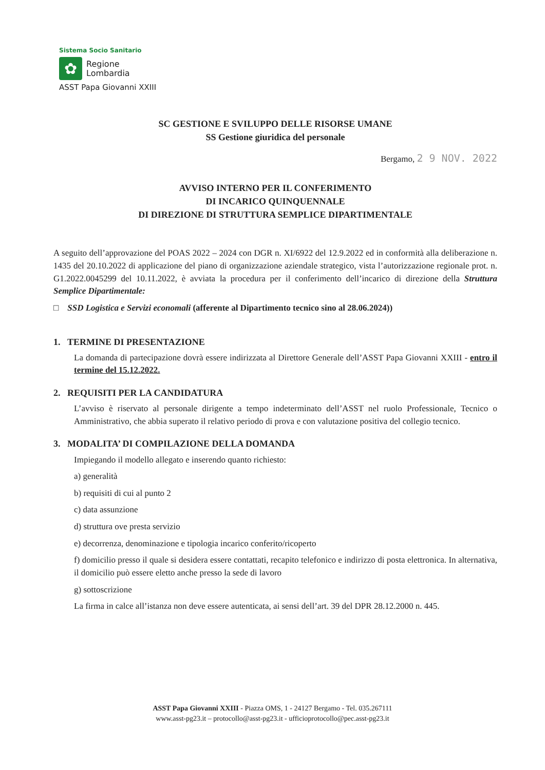Sistema Socio Sanitario
✿
Regione
Lombardia
ASST Papa Giovanni XXIII
SC GESTIONE E SVILUPPO DELLE RISORSE UMANE
SS Gestione giuridica del personale
Bergamo, 2 9 NOV. 2022
AVVISO INTERNO PER IL CONFERIMENTO
DI INCARICO QUINQUENNALE
DI DIREZIONE DI STRUTTURA SEMPLICE DIPARTIMENTALE
A seguito dell’approvazione del POAS 2022 – 2024 con DGR n. XI/6922 del 12.9.2022 ed in conformità alla deliberazione n. 1435 del 20.10.2022 di applicazione del piano di organizzazione aziendale strategico, vista l’autorizzazione regionale prot. n. G1.2022.0045299 del 10.11.2022, è avviata la procedura per il conferimento dell’incarico di direzione della Struttura Semplice Dipartimentale:
□ SSD Logistica e Servizi economali (afferente al Dipartimento tecnico sino al 28.06.2024))
1. TERMINE DI PRESENTAZIONE
La domanda di partecipazione dovrà essere indirizzata al Direttore Generale dell’ASST Papa Giovanni XXIII - entro il termine del 15.12.2022.
2. REQUISITI PER LA CANDIDATURA
L’avviso è riservato al personale dirigente a tempo indeterminato dell’ASST nel ruolo Professionale, Tecnico o Amministrativo, che abbia superato il relativo periodo di prova e con valutazione positiva del collegio tecnico.
3. MODALITA’ DI COMPILAZIONE DELLA DOMANDA
Impiegando il modello allegato e inserendo quanto richiesto:
a) generalità
b) requisiti di cui al punto 2
c) data assunzione
d) struttura ove presta servizio
e) decorrenza, denominazione e tipologia incarico conferito/ricoperto
f) domicilio presso il quale si desidera essere contattati, recapito telefonico e indirizzo di posta elettronica. In alternativa, il domicilio può essere eletto anche presso la sede di lavoro
g) sottoscrizione
La firma in calce all’istanza non deve essere autenticata, ai sensi dell’art. 39 del DPR 28.12.2000 n. 445.
ASST Papa Giovanni XXIII - Piazza OMS, 1 - 24127 Bergamo - Tel. 035.267111
www.asst-pg23.it – protocollo@asst-pg23.it - ufficioprotocollo@pec.asst-pg23.it